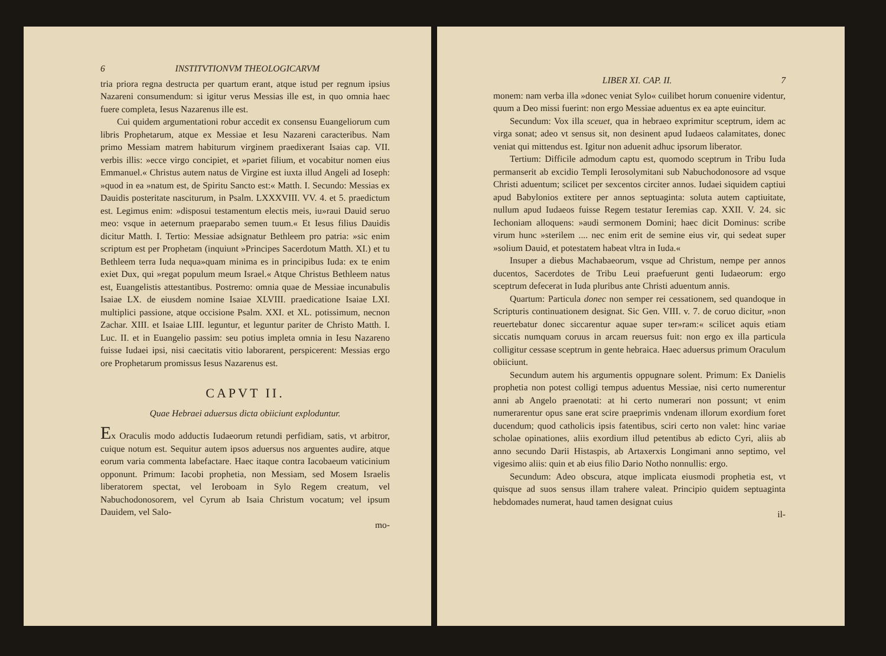6 INSTITVTIONVM THEOLOGICARVM
tria priora regna destructa per quartum erant, atque istud per regnum ipsius Nazareni consumendum: si igitur verus Messias ille est, in quo omnia haec fuere completa, Iesus Nazarenus ille est.
Cui quidem argumentationi robur accedit ex consensu Euangeliorum cum libris Prophetarum, atque ex Messiae et Iesu Nazareni caracteribus. Nam primo Messiam matrem habiturum virginem praedixerant Isaias cap. VII. verbis illis: »ecce virgo concipiet, et »pariet filium, et vocabitur nomen eius Emmanuel.« Christus autem natus de Virgine est iuxta illud Angeli ad Ioseph: »quod in ea »natum est, de Spiritu Sancto est:« Matth. I. Secundo: Messias ex Dauidis posteritate nasciturum, in Psalm. LXXXVIII. VV. 4. et 5. praedictum est. Legimus enim: »disposui testamentum electis meis, iu»raui Dauid seruo meo: vsque in aeternum praeparabo semen tuum.« Et Iesus filius Dauidis dicitur Matth. I. Tertio: Messiae adsignatur Bethleem pro patria: »sic enim scriptum est per Prophetam (inquiunt »Principes Sacerdotum Matth. XI.) et tu Bethleem terra Iuda nequa»quam minima es in principibus Iuda: ex te enim exiet Dux, qui »regat populum meum Israel.« Atque Christus Bethleem natus est, Euangelistis attestantibus. Postremo: omnia quae de Messiae incunabulis Isaiae LX. de eiusdem nomine Isaiae XLVIII. praedicatione Isaiae LXI. multiplici passione, atque occisione Psalm. XXI. et XL. potissimum, necnon Zachar. XIII. et Isaiae LIII. leguntur, et leguntur pariter de Christo Matth. I. Luc. II. et in Euangelio passim: seu potius impleta omnia in Iesu Nazareno fuisse Iudaei ipsi, nisi caecitatis vitio laborarent, perspicerent: Messias ergo ore Prophetarum promissus Iesus Nazarenus est.
CAPVT II.
Quae Hebraei aduersus dicta obiiciunt exploduntur.
Ex Oraculis modo adductis Iudaeorum retundi perfidiam, satis, vt arbitror, cuique notum est. Sequitur autem ipsos aduersus nos arguentes audire, atque eorum varia commenta labefactare. Haec itaque contra Iacobaeum vaticinium opponunt. Primum: Iacobi prophetia, non Messiam, sed Mosem Israelis liberatorem spectat, vel Ieroboam in Sylo Regem creatum, vel Nabuchodonosorem, vel Cyrum ab Isaia Christum vocatum; vel ipsum Dauidem, vel Salo-
mo-
LIBER XI. CAP. II. 7
monem: nam verba illa »donec veniat Sylo« cuilibet horum conuenire videntur, quum a Deo missi fuerint: non ergo Messiae aduentus ex ea apte euincitur.
Secundum: Vox illa sceuet, qua in hebraeo exprimitur sceptrum, idem ac virga sonat; adeo vt sensus sit, non desinent apud Iudaeos calamitates, donec veniat qui mittendus est. Igitur non aduenit adhuc ipsorum liberator.
Tertium: Difficile admodum captu est, quomodo sceptrum in Tribu Iuda permanserit ab excidio Templi Ierosolymitani sub Nabuchodonosore ad vsque Christi aduentum; scilicet per sexcentos circiter annos. Iudaei siquidem captiui apud Babylonios extitere per annos septuaginta: soluta autem captiuitate, nullum apud Iudaeos fuisse Regem testatur Ieremias cap. XXII. V. 24. sic Iechoniam alloquens: »audi sermonem Domini; haec dicit Dominus: scribe virum hunc »sterilem .... nec enim erit de semine eius vir, qui sedeat super »solium Dauid, et potestatem habeat vltra in Iuda.«
Insuper a diebus Machabaeorum, vsque ad Christum, nempe per annos ducentos, Sacerdotes de Tribu Leui praefuerunt genti Iudaeorum: ergo sceptrum defecerat in Iuda pluribus ante Christi aduentum annis.
Quartum: Particula donec non semper rei cessationem, sed quandoque in Scripturis continuationem designat. Sic Gen. VIII. v. 7. de coruo dicitur, »non reuertebatur donec siccarentur aquae super ter»ram:« scilicet aquis etiam siccatis numquam coruus in arcam reuersus fuit: non ergo ex illa particula colligitur cessase sceptrum in gente hebraica. Haec aduersus primum Oraculum obiiciunt.
Secundum autem his argumentis oppugnare solent. Primum: Ex Danielis prophetia non potest colligi tempus aduentus Messiae, nisi certo numerentur anni ab Angelo praenotati: at hi certo numerari non possunt; vt enim numerarentur opus sane erat scire praeprimis vndenam illorum exordium foret ducendum; quod catholicis ipsis fatentibus, sciri certo non valet: hinc variae scholae opinationes, aliis exordium illud petentibus ab edicto Cyri, aliis ab anno secundo Darii Histaspis, ab Artaxerxis Longimani anno septimo, vel vigesimo aliis: quin et ab eius filio Dario Notho nonnullis: ergo.
Secundum: Adeo obscura, atque implicata eiusmodi prophetia est, vt quisque ad suos sensus illam trahere valeat. Principio quidem septuaginta hebdomades numerat, haud tamen designat cuius
il-